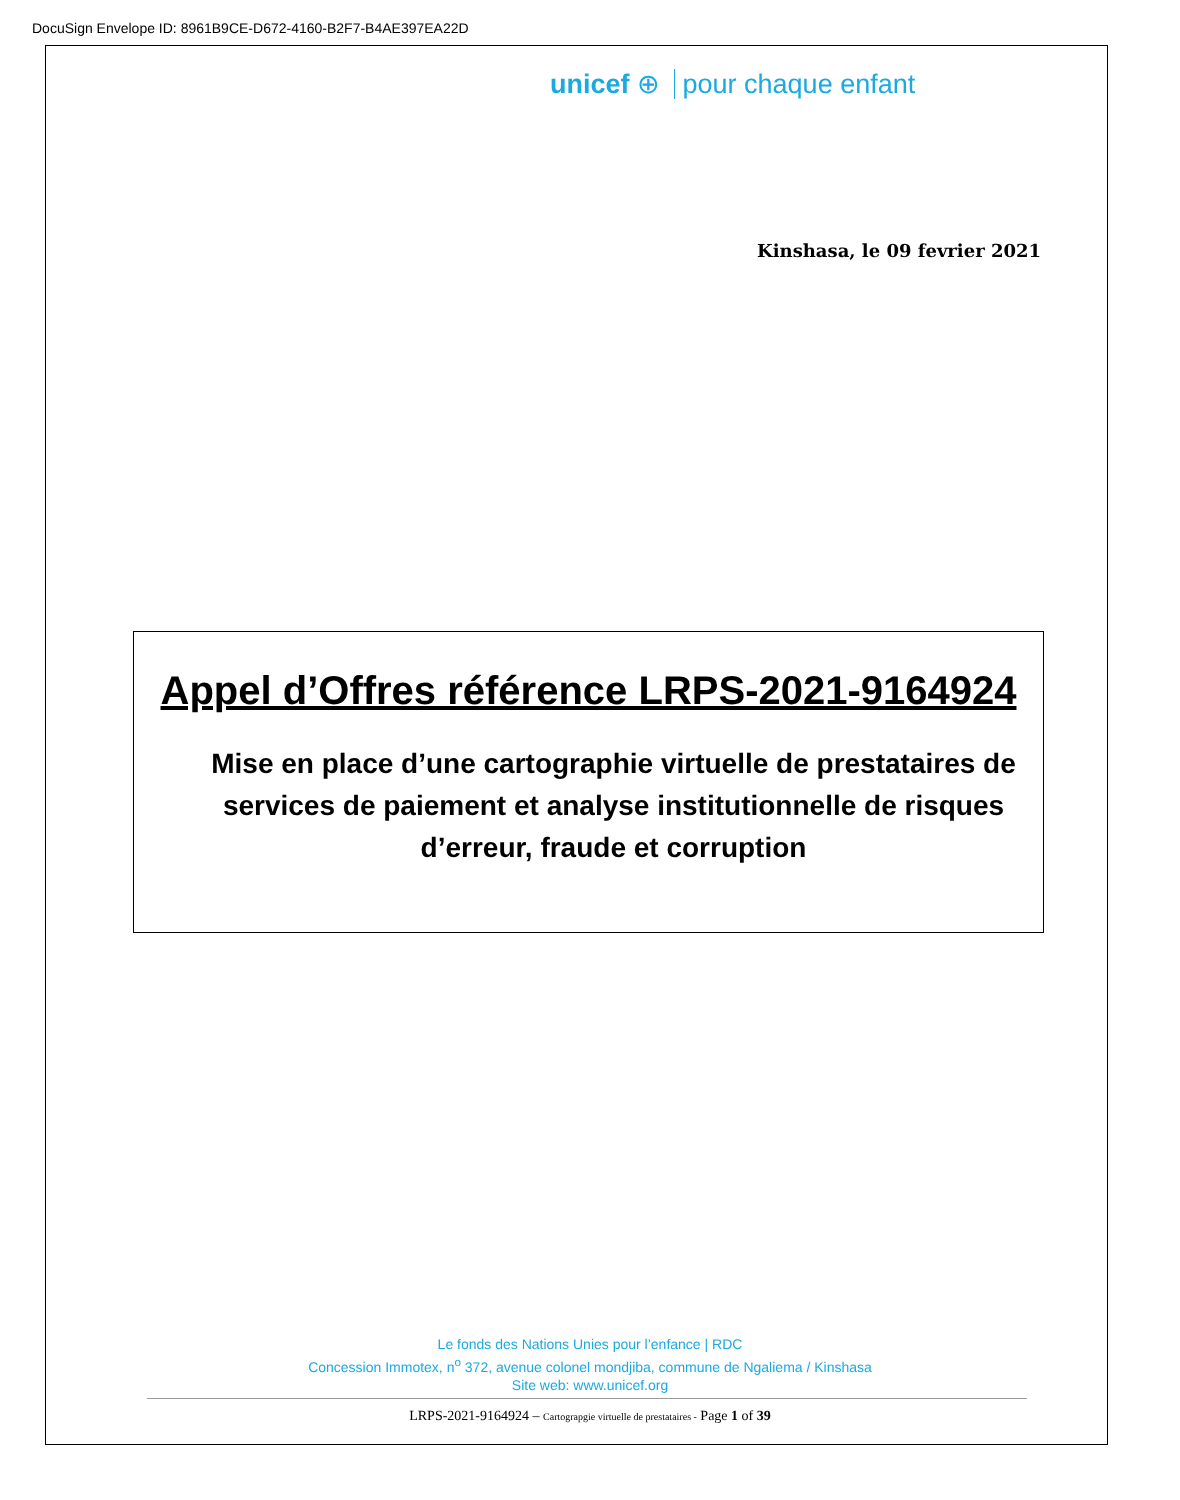DocuSign Envelope ID: 8961B9CE-D672-4160-B2F7-B4AE397EA22D
unicef ⊕ pour chaque enfant
Kinshasa, le 09 fevrier 2021
Appel d’Offres référence LRPS-2021-9164924
Mise en place d’une cartographie virtuelle de prestataires de services de paiement et analyse institutionnelle de risques d’erreur, fraude et corruption
Le fonds des Nations Unies pour l’enfance | RDC
Concession Immotex, n<sup>o</sup> 372, avenue colonel mondjiba, commune de Ngaliema / Kinshasa
Site web: www.unicef.org
LRPS-2021-9164924 – Cartograpgie virtuelle de prestataires - Page 1 of 39